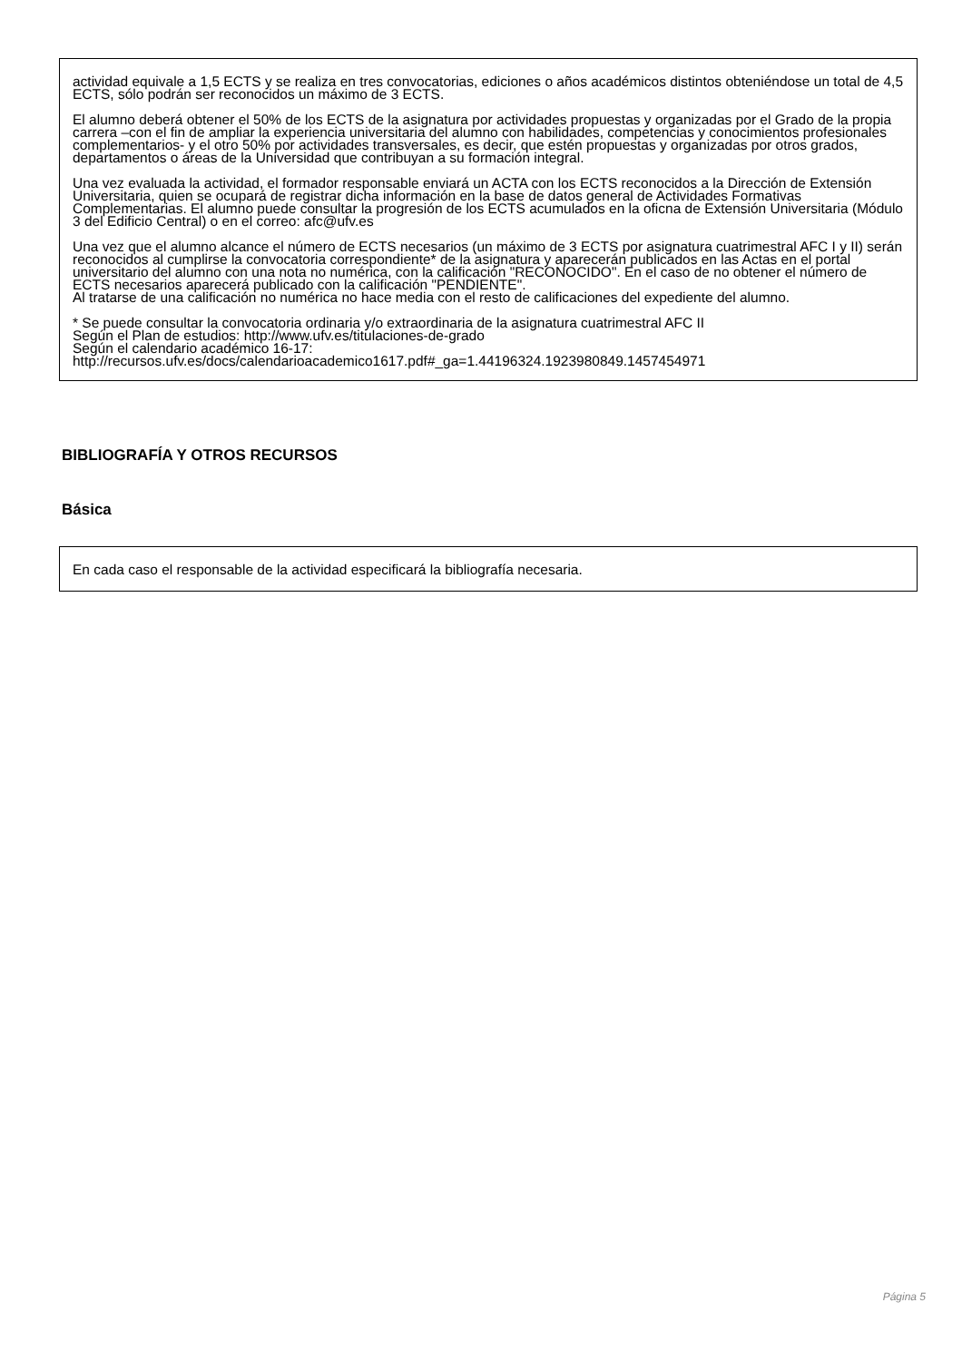actividad equivale a 1,5 ECTS y se realiza en tres convocatorias, ediciones o años académicos distintos obteniéndose un total de 4,5 ECTS, sólo podrán ser reconocidos un máximo de 3 ECTS.
El alumno deberá obtener el 50% de los ECTS de la asignatura por actividades propuestas y organizadas por el Grado de la propia carrera –con el fin de ampliar la experiencia universitaria del alumno con habilidades, competencias y conocimientos profesionales complementarios- y el otro 50% por actividades transversales, es decir, que estén propuestas y organizadas por otros grados, departamentos o áreas de la Universidad que contribuyan a su formación integral.
Una vez evaluada la actividad, el formador responsable enviará un ACTA con los ECTS reconocidos a la Dirección de Extensión Universitaria, quien se ocupará de registrar dicha información en la base de datos general de Actividades Formativas Complementarias. El alumno puede consultar la progresión de los ECTS acumulados en la oficna de Extensión Universitaria (Módulo 3 del Edificio Central) o en el correo: afc@ufv.es
Una vez que el alumno alcance el número de ECTS necesarios (un máximo de 3 ECTS por asignatura cuatrimestral AFC I y II) serán reconocidos al cumplirse la convocatoria correspondiente* de la asignatura y aparecerán publicados en las Actas en el portal universitario del alumno con una nota no numérica, con la calificación "RECONOCIDO". En el caso de no obtener el número de ECTS necesarios aparecerá publicado con la calificación "PENDIENTE".
Al tratarse de una calificación no numérica no hace media con el resto de calificaciones del expediente del alumno.
* Se puede consultar la convocatoria ordinaria y/o extraordinaria de la asignatura cuatrimestral AFC II
Según el Plan de estudios: http://www.ufv.es/titulaciones-de-grado
Según el calendario académico 16-17:
http://recursos.ufv.es/docs/calendarioacademico1617.pdf#_ga=1.44196324.1923980849.1457454971
BIBLIOGRAFÍA Y OTROS RECURSOS
Básica
En cada caso el responsable de la actividad especificará la bibliografía necesaria.
Página 5